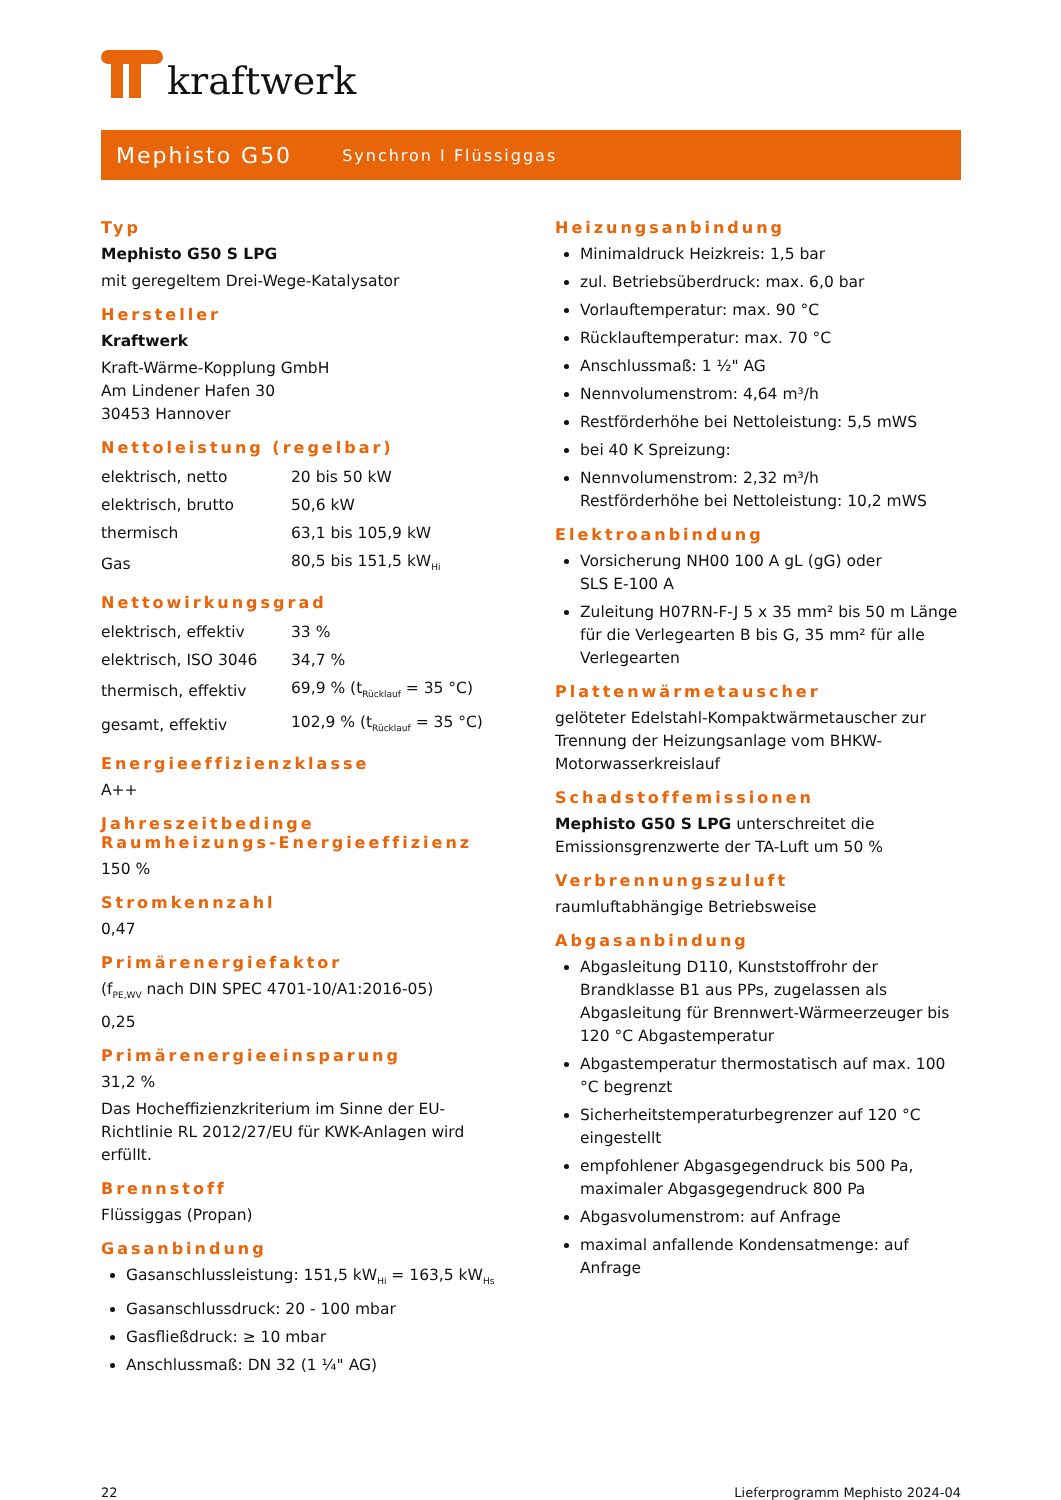kraftwerk
Mephisto G50 Synchron I Flüssiggas
Typ
Mephisto G50 S LPG
mit geregeltem Drei-Wege-Katalysator
Hersteller
Kraftwerk
Kraft-Wärme-Kopplung GmbH
Am Lindener Hafen 30
30453 Hannover
Nettoleistung (regelbar)
| elektrisch, netto | 20 bis 50 kW |
| elektrisch, brutto | 50,6 kW |
| thermisch | 63,1 bis 105,9 kW |
| Gas | 80,5 bis 151,5 kW<sub>Hi</sub> |
Nettowirkungsgrad
| elektrisch, effektiv | 33 % |
| elektrisch, ISO 3046 | 34,7 % |
| thermisch, effektiv | 69,9 % (t<sub>Rücklauf</sub> = 35 °C) |
| gesamt, effektiv | 102,9 % (t<sub>Rücklauf</sub> = 35 °C) |
Energieeffizienzklasse
A++
Jahreszeitbedinge
Raumheizungs-Energieeffizienz
150 %
Stromkennzahl
0,47
Primärenergiefaktor
(f<sub>PE,WV</sub> nach DIN SPEC 4701-10/A1:2016-05)
0,25
Primärenergieeinsparung
31,2 %
Das Hocheffizienzkriterium im Sinne der EU-Richtlinie RL 2012/27/EU für KWK-Anlagen wird erfüllt.
Brennstoff
Flüssiggas (Propan)
Gasanbindung
Gasanschlussleistung: 151,5 kW<sub>Hi</sub> = 163,5 kW<sub>Hs</sub>
Gasanschlussdruck: 20 - 100 mbar
Gasfließdruck: ≥ 10 mbar
Anschlussmaß: DN 32 (1 ¼" AG)
Heizungsanbindung
Minimaldruck Heizkreis: 1,5 bar
zul. Betriebsüberdruck: max. 6,0 bar
Vorlauftemperatur: max. 90 °C
Rücklauftemperatur: max. 70 °C
Anschlussmaß: 1 ½" AG
Nennvolumenstrom: 4,64 m³/h
Restförderhöhe bei Nettoleistung: 5,5 mWS
bei 40 K Spreizung:
Nennvolumenstrom: 2,32 m³/h
Restförderhöhe bei Nettoleistung: 10,2 mWS
Elektroanbindung
Vorsicherung NH00 100 A gL (gG) oder
SLS E-100 A
Zuleitung H07RN-F-J 5 x 35 mm² bis 50 m Länge für die Verlegearten B bis G, 35 mm² für alle Verlegearten
Plattenwärmetauscher
gelöteter Edelstahl-Kompaktwärmetauscher zur Trennung der Heizungsanlage vom BHKW-Motorwasserkreislauf
Schadstoffemissionen
Mephisto G50 S LPG unterschreitet die Emissionsgrenzwerte der TA-Luft um 50 %
Verbrennungszuluft
raumluftabhängige Betriebsweise
Abgasanbindung
Abgasleitung D110, Kunststoffrohr der Brandklasse B1 aus PPs, zugelassen als Abgasleitung für Brennwert-Wärmeerzeuger bis 120 °C Abgastemperatur
Abgastemperatur thermostatisch auf max. 100 °C begrenzt
Sicherheitstemperaturbegrenzer auf 120 °C eingestellt
empfohlener Abgasgegendruck bis 500 Pa, maximaler Abgasgegendruck 800 Pa
Abgasvolumenstrom: auf Anfrage
maximal anfallende Kondensatmenge: auf Anfrage
22 Lieferprogramm Mephisto 2024-04